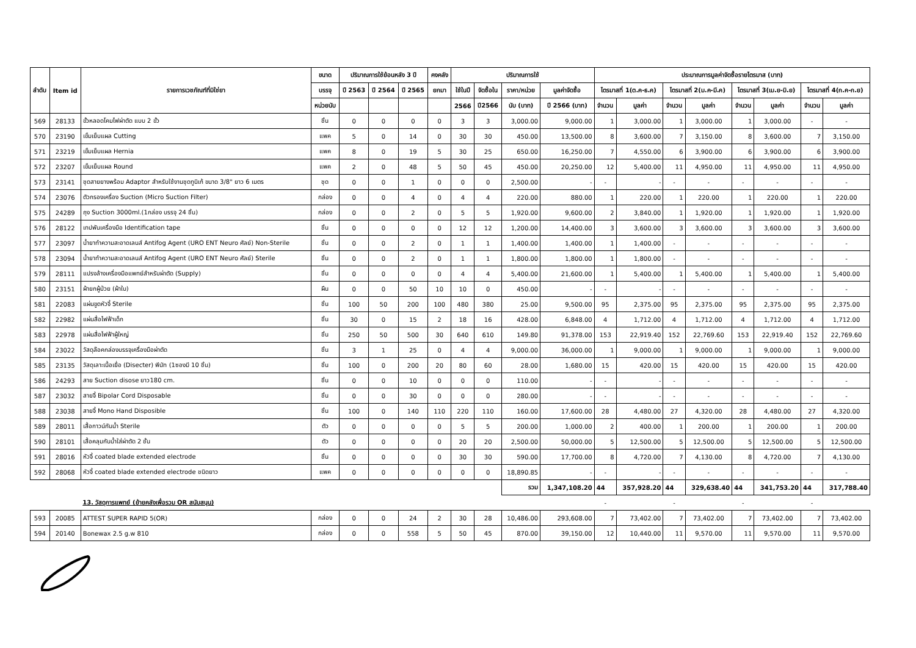| ลำดับ | Item id | รายการเวชภัณฑ์ที่มิใช่ยา | ขนาด | ปริมาณการใช้ย้อนหลัง 3 ปี | | | คงคลัง | ปริมาณการใช้ | | | | ประมาณการมูลค่าจัดซื้อรายไตรมาส (บาท) | | | | | | | |
| --- | --- | --- | --- | --- | --- | --- | --- | --- | --- | --- | --- | --- | --- | --- | --- | --- | --- | --- | --- |
| | | | บรรจุ | ปี 2563 | ปี 2564 | ปี 2565 | ยกมา | ใช้ในปี | จัดซื้อใน | ราคา/หน่วย | มูลค่าจัดซื้อ | ไตรมาสที่ 1(ต.ค-ธ.ค) | | ไตรมาสที่ 2(ม.ค-มี.ค) | | ไตรมาสที่ 3(เม.ย-มิ.ย) | | ไตรมาสที่ 4(ก.ค-ก.ย) | |
| | | | หน่วยนับ | | | | | 2566 | ปี2566 | นับ (บาท) | ปี 2566 (บาท) | จำนวน | มูลค่า | จำนวน | มูลค่า | จำนวน | มูลค่า | จำนวน | มูลค่า |
| 569 | 28133 | ขั้วหลอดโคมไฟผ่าตัด แบบ 2 ขั้ว | ชิ้น | 0 | 0 | 0 | 0 | 3 | 3 | 3,000.00 | 9,000.00 | 1 | 3,000.00 | 1 | 3,000.00 | 1 | 3,000.00 | - | - |
| 570 | 23190 | เข็มเย็บแผล Cutting | แพค | 5 | 0 | 14 | 0 | 30 | 30 | 450.00 | 13,500.00 | 8 | 3,600.00 | 7 | 3,150.00 | 8 | 3,600.00 | 7 | 3,150.00 |
| 571 | 23219 | เข็มเย็บแผล Hernia | แพค | 8 | 0 | 19 | 5 | 30 | 25 | 650.00 | 16,250.00 | 7 | 4,550.00 | 6 | 3,900.00 | 6 | 3,900.00 | 6 | 3,900.00 |
| 572 | 23207 | เข็มเย็บแผล Round | แพค | 2 | 0 | 48 | 5 | 50 | 45 | 450.00 | 20,250.00 | 12 | 5,400.00 | 11 | 4,950.00 | 11 | 4,950.00 | 11 | 4,950.00 |
| 573 | 23141 | ชุดสายยางพร้อม Adaptor สำหรับใช้งานชุดทูนิเก้ ขนาด 3/8" ยาว 6 เมตร | ชุด | 0 | 0 | 1 | 0 | 0 | 0 | 2,500.00 | - | - | - | - | - | - | - | - | - |
| 574 | 23076 | ตัวกรองเครื่อง Suction (Micro Suction Filter) | กล่อง | 0 | 0 | 4 | 0 | 4 | 4 | 220.00 | 880.00 | 1 | 220.00 | 1 | 220.00 | 1 | 220.00 | 1 | 220.00 |
| 575 | 24289 | ถุง Suction 3000ml.(1กล่อง บรรจุ 24 ชิ้น) | กล่อง | 0 | 0 | 2 | 0 | 5 | 5 | 1,920.00 | 9,600.00 | 2 | 3,840.00 | 1 | 1,920.00 | 1 | 1,920.00 | 1 | 1,920.00 |
| 576 | 28122 | เทปพันเครื่องมือ Identification tape | ชิ้น | 0 | 0 | 0 | 0 | 12 | 12 | 1,200.00 | 14,400.00 | 3 | 3,600.00 | 3 | 3,600.00 | 3 | 3,600.00 | 3 | 3,600.00 |
| 577 | 23097 | น้ำยาทำความสะอาดเลนส์ Antifog Agent (URO ENT Neuro ศัลย์) Non-Sterile | ชิ้น | 0 | 0 | 2 | 0 | 1 | 1 | 1,400.00 | 1,400.00 | 1 | 1,400.00 | - | - | - | - | - | - |
| 578 | 23094 | น้ำยาทำความสะอาดเลนส์ Antifog Agent (URO ENT Neuro ศัลย์) Sterile | ชิ้น | 0 | 0 | 2 | 0 | 1 | 1 | 1,800.00 | 1,800.00 | 1 | 1,800.00 | - | - | - | - | - | - |
| 579 | 28111 | แปรงล้างเครื่องมือแพทย์สำหรับผ่าตัด (Supply) | ชิ้น | 0 | 0 | 0 | 0 | 4 | 4 | 5,400.00 | 21,600.00 | 1 | 5,400.00 | 1 | 5,400.00 | 1 | 5,400.00 | 1 | 5,400.00 |
| 580 | 23151 | ผ้ายกผู้ป่วย (ผ้าใบ) | ผืน | 0 | 0 | 50 | 10 | 10 | 0 | 450.00 | - | - | - | - | - | - | - | - | - |
| 581 | 22083 | แผ่นขูดหัวจี้ Sterile | ชิ้น | 100 | 50 | 200 | 100 | 480 | 380 | 25.00 | 9,500.00 | 95 | 2,375.00 | 95 | 2,375.00 | 95 | 2,375.00 | 95 | 2,375.00 |
| 582 | 22982 | แผ่นสื่อไฟฟ้าเด็ก | ชิ้น | 30 | 0 | 15 | 2 | 18 | 16 | 428.00 | 6,848.00 | 4 | 1,712.00 | 4 | 1,712.00 | 4 | 1,712.00 | 4 | 1,712.00 |
| 583 | 22978 | แผ่นสื่อไฟฟ้าผู้ใหญ่ | ชิ้น | 250 | 50 | 500 | 30 | 640 | 610 | 149.80 | 91,378.00 | 153 | 22,919.40 | 152 | 22,769.60 | 153 | 22,919.40 | 152 | 22,769.60 |
| 584 | 23022 | วัสดุล๊อคกล่องบรรจุเครื่องมือผ่าตัด | ชิ้น | 3 | 1 | 25 | 0 | 4 | 4 | 9,000.00 | 36,000.00 | 1 | 9,000.00 | 1 | 9,000.00 | 1 | 9,000.00 | 1 | 9,000.00 |
| 585 | 23135 | วัสดุเลาะเนื้อเยื่อ (Disecter) พีนัท (1ซองมี 10 ชิ้น) | ชิ้น | 100 | 0 | 200 | 20 | 80 | 60 | 28.00 | 1,680.00 | 15 | 420.00 | 15 | 420.00 | 15 | 420.00 | 15 | 420.00 |
| 586 | 24293 | สาย Suction disose ยาว180 cm. | ชิ้น | 0 | 0 | 10 | 0 | 0 | 0 | 110.00 | - | - | - | - | - | - | - | - | - |
| 587 | 23032 | สายจี้ Bipolar Cord Disposable | ชิ้น | 0 | 0 | 30 | 0 | 0 | 0 | 280.00 | - | - | - | - | - | - | - | - | - |
| 588 | 23038 | สายจี้ Mono Hand Disposible | ชิ้น | 100 | 0 | 140 | 110 | 220 | 110 | 160.00 | 17,600.00 | 28 | 4,480.00 | 27 | 4,320.00 | 28 | 4,480.00 | 27 | 4,320.00 |
| 589 | 28011 | เสื้อกาวน์กันน้ำ Sterile | ตัว | 0 | 0 | 0 | 0 | 5 | 5 | 200.00 | 1,000.00 | 2 | 400.00 | 1 | 200.00 | 1 | 200.00 | 1 | 200.00 |
| 590 | 28101 | เสื้อคลุมกันน้ำใส่ผ่าตัด 2 ชั้น | ตัว | 0 | 0 | 0 | 0 | 20 | 20 | 2,500.00 | 50,000.00 | 5 | 12,500.00 | 5 | 12,500.00 | 5 | 12,500.00 | 5 | 12,500.00 |
| 591 | 28016 | หัวจี้ coated blade extended electrode | ชิ้น | 0 | 0 | 0 | 0 | 30 | 30 | 590.00 | 17,700.00 | 8 | 4,720.00 | 7 | 4,130.00 | 8 | 4,720.00 | 7 | 4,130.00 |
| 592 | 28068 | หัวจี้ coated blade extended electrode ชนิดยาว | แพค | 0 | 0 | 0 | 0 | 0 | 0 | 18,890.85 | - | - | - | - | - | - | - | - | - |
| | | | | | | | | | | รวม | 1,347,108.20 | 44 | 357,928.20 | 44 | 329,638.40 | 44 | 341,753.20 | 44 | 317,788.40 |
| | | 13. วัสดุการแพทย์ (ย้ายคลังเพื่อรวม OR สนับสนุน) | | | | | | | | | | - | | - | | - | | - | |
| 593 | 20085 | ATTEST SUPER RAPID 5(OR) | กล่อง | 0 | 0 | 24 | 2 | 30 | 28 | 10,486.00 | 293,608.00 | 7 | 73,402.00 | 7 | 73,402.00 | 7 | 73,402.00 | 7 | 73,402.00 |
| 594 | 20140 | Bonewax 2.5 g.w 810 | กล่อง | 0 | 0 | 558 | 5 | 50 | 45 | 870.00 | 39,150.00 | 12 | 10,440.00 | 11 | 9,570.00 | 11 | 9,570.00 | 11 | 9,570.00 |